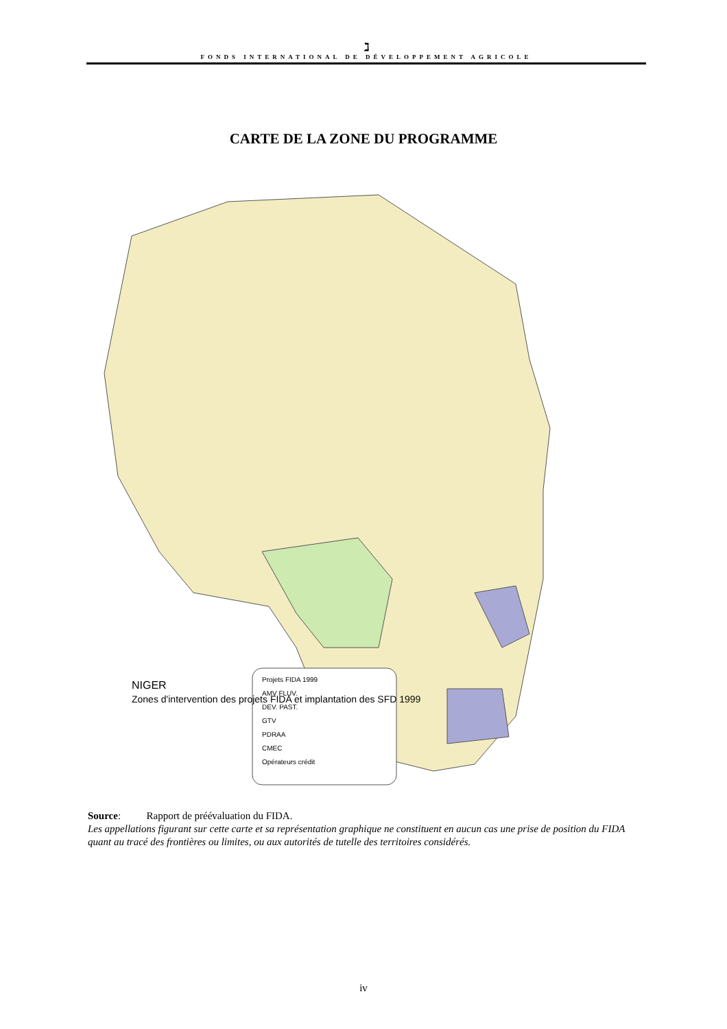ℷ
FONDS INTERNATIONAL DE DÉVELOPPEMENT AGRICOLE
CARTE DE LA ZONE DU PROGRAMME
Projets FIDA 1999
AMV FLUV.
DEV. PAST.
GTV
PDRAA
CMEC
Opérateurs crédit
NIGER
Zones d'intervention des projets FIDA et implantation des SFD 1999
Source: Rapport de préévaluation du FIDA.
Les appellations figurant sur cette carte et sa représentation graphique ne constituent en aucun cas une prise de position du FIDA quant au tracé des frontières ou limites, ou aux autorités de tutelle des territoires considérés.
iv